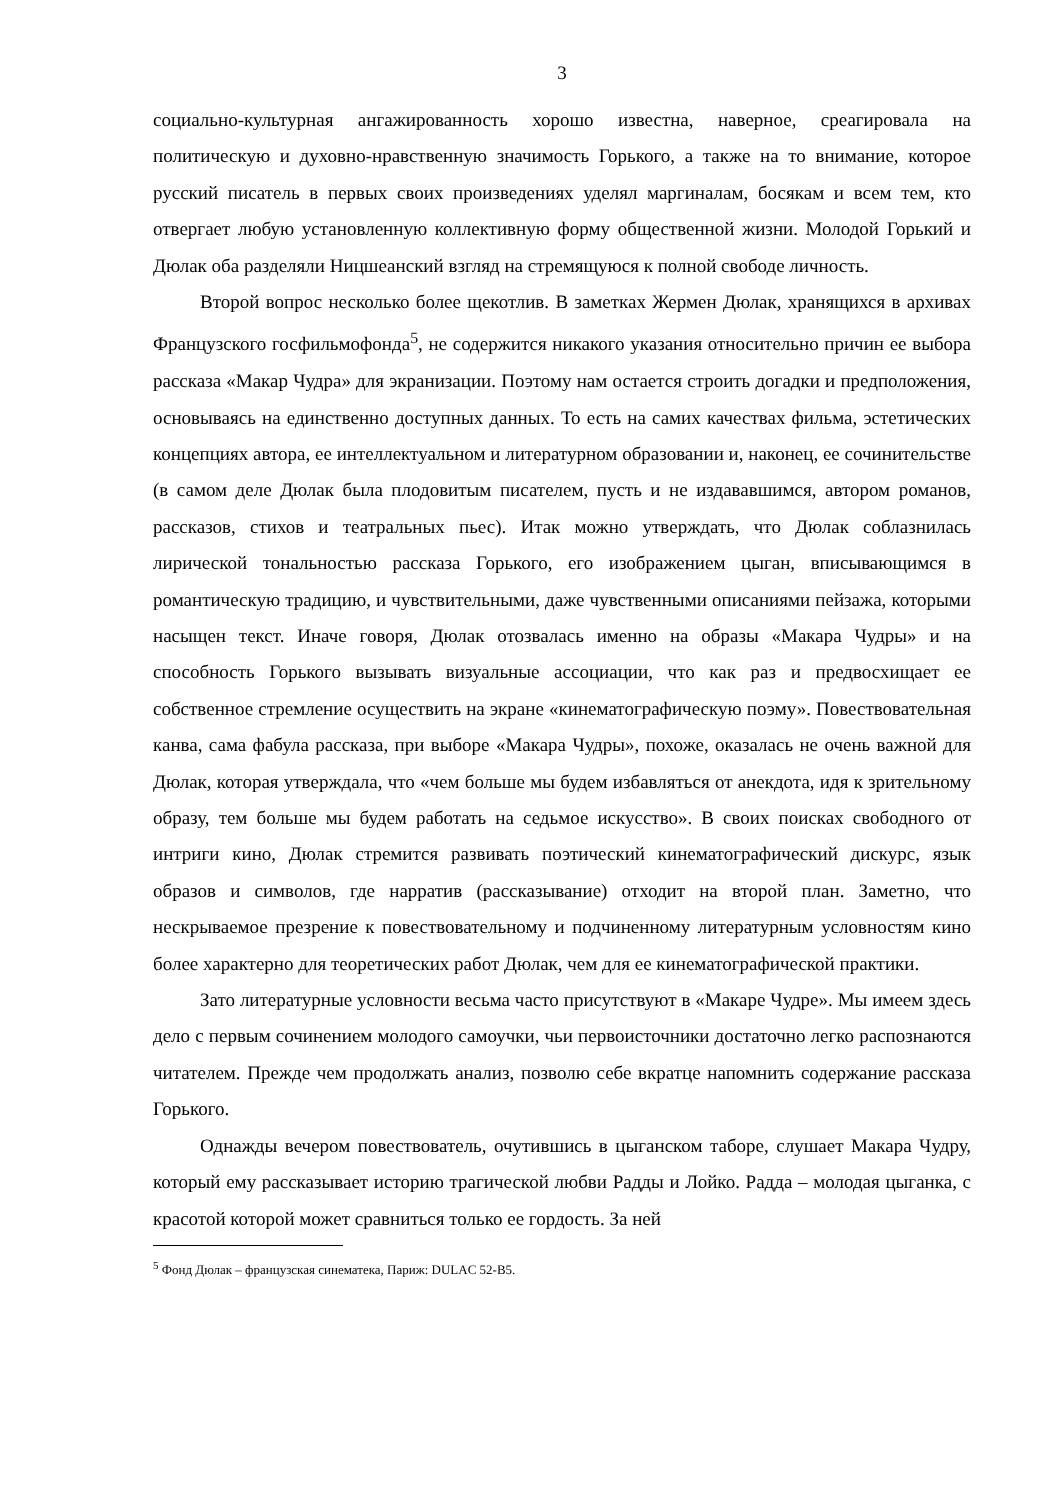3
социально-культурная ангажированность хорошо известна, наверное, среагировала на политическую и духовно-нравственную значимость Горького, а также на то внимание, которое русский писатель в первых своих произведениях уделял маргиналам, босякам и всем тем, кто отвергает любую установленную коллективную форму общественной жизни. Молодой Горький и Дюлак оба разделяли Ницшеанский взгляд на стремящуюся к полной свободе личность.
Второй вопрос несколько более щекотлив. В заметках Жермен Дюлак, хранящихся в архивах Французского госфильмофонда<sup>5</sup>, не содержится никакого указания относительно причин ее выбора рассказа «Макар Чудра» для экранизации. Поэтому нам остается строить догадки и предположения, основываясь на единственно доступных данных. То есть на самих качествах фильма, эстетических концепциях автора, ее интеллектуальном и литературном образовании и, наконец, ее сочинительстве (в самом деле Дюлак была плодовитым писателем, пусть и не издававшимся, автором романов, рассказов, стихов и театральных пьес). Итак можно утверждать, что Дюлак соблазнилась лирической тональностью рассказа Горького, его изображением цыган, вписывающимся в романтическую традицию, и чувствительными, даже чувственными описаниями пейзажа, которыми насыщен текст. Иначе говоря, Дюлак отозвалась именно на образы «Макара Чудры» и на способность Горького вызывать визуальные ассоциации, что как раз и предвосхищает ее собственное стремление осуществить на экране «кинематографическую поэму». Повествовательная канва, сама фабула рассказа, при выборе «Макара Чудры», похоже, оказалась не очень важной для Дюлак, которая утверждала, что «чем больше мы будем избавляться от анекдота, идя к зрительному образу, тем больше мы будем работать на седьмое искусство». В своих поисках свободного от интриги кино, Дюлак стремится развивать поэтический кинематографический дискурс, язык образов и символов, где нарратив (рассказывание) отходит на второй план. Заметно, что нескрываемое презрение к повествовательному и подчиненному литературным условностям кино более характерно для теоретических работ Дюлак, чем для ее кинематографической практики.
Зато литературные условности весьма часто присутствуют в «Макаре Чудре». Мы имеем здесь дело с первым сочинением молодого самоучки, чьи первоисточники достаточно легко распознаются читателем. Прежде чем продолжать анализ, позволю себе вкратце напомнить содержание рассказа Горького.
Однажды вечером повествователь, очутившись в цыганском таборе, слушает Макара Чудру, который ему рассказывает историю трагической любви Радды и Лойко. Радда – молодая цыганка, с красотой которой может сравниться только ее гордость. За ней
<sup>5</sup> Фонд Дюлак – французская синематека, Париж: DULAC 52-B5.